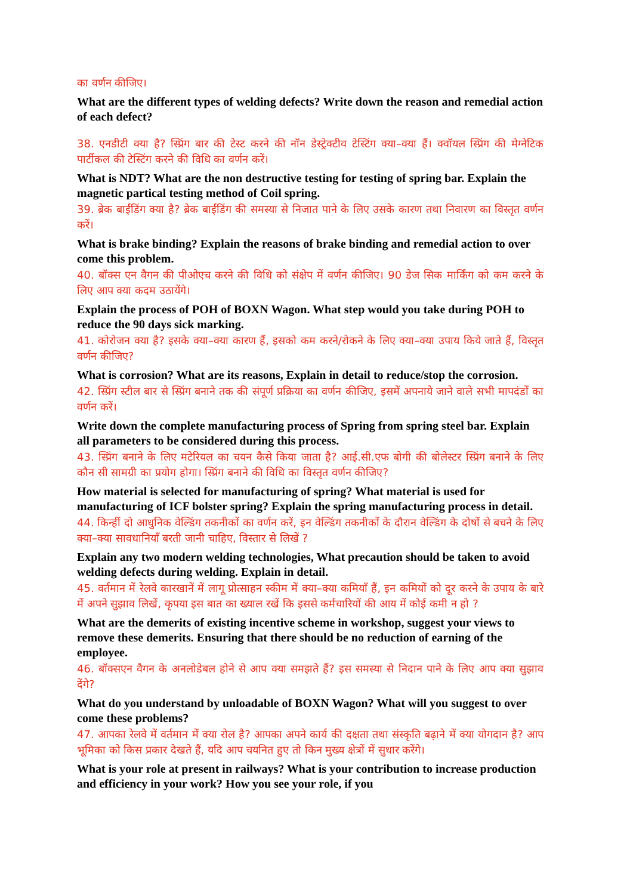का वर्णन कीजिए।
What are the different types of welding defects? Write down the reason and remedial action of each defect?
38. एनडीटी क्या है? स्प्रिंग बार की टेस्ट करने की नॉन डेस्ट्रेक्टीव टेस्टिंग क्या–क्या हैं। क्वॉयल स्प्रिंग की मेग्नेटिक पार्टीकल की टेस्टिंग करने की विधि का वर्णन करें।
What is NDT? What are the non destructive testing for testing of spring bar. Explain the magnetic partical testing method of Coil spring.
39. ब्रेक बाईंडिंग क्या है? ब्रेक बाईंडिंग की समस्या से निजात पाने के लिए उसके कारण तथा निवारण का विस्तृत वर्णन करें।
What is brake binding? Explain the reasons of brake binding and remedial action to over come this problem.
40. बॉक्स एन वैगन की पीओएच करने की विधि को संक्षेप में वर्णन कीजिए। 90 डेज सिक मार्किंग को कम करने के लिए आप क्या कदम उठायेंगे।
Explain the process of POH of BOXN Wagon. What step would you take during POH to reduce the 90 days sick marking.
41. कोरोजन क्या है? इसके क्या–क्या कारण हैं, इसको कम करने/रोकने के लिए क्या–क्या उपाय किये जाते हैं, विस्तृत वर्णन कीजिए?
What is corrosion? What are its reasons, Explain in detail to reduce/stop the corrosion.
42. स्प्रिंग स्टील बार से स्प्रिंग बनाने तक की संपूर्ण प्रक्रिया का वर्णन कीजिए, इसमें अपनाये जाने वाले सभी मापदंडों का वर्णन करें।
Write down the complete manufacturing process of Spring from spring steel bar. Explain all parameters to be considered during this process.
43. स्प्रिंग बनाने के लिए मटेरियल का चयन कैसे किया जाता है? आई.सी.एफ बोगी की बोलेस्टर स्प्रिंग बनाने के लिए कौन सी सामग्री का प्रयोग होगा। स्प्रिंग बनाने की विधि का विस्तृत वर्णन कीजिए?
How material is selected for manufacturing of spring? What material is used for manufacturing of ICF bolster spring? Explain the spring manufacturing process in detail.
44. किन्हीं दो आधुनिक वेल्डिंग तकनीकों का वर्णन करें, इन वेल्डिंग तकनीकों के दौरान वेल्डिंग के दोषों से बचने के लिए क्या–क्या सावधानियाँ बरती जानी चाहिए, विस्तार से लिखें ?
Explain any two modern welding technologies, What precaution should be taken to avoid welding defects during welding. Explain in detail.
45. वर्तमान में रेलवे कारखानें में लागू प्रोत्साहन स्कीम में क्या–क्या कमियाँ हैं, इन कमियों को दूर करने के उपाय के बारे में अपने सुझाव लिखें, कृपया इस बात का ख्याल रखें कि इससे कर्मचारियों की आय में कोई कमी न हो ?
What are the demerits of existing incentive scheme in workshop, suggest your views to remove these demerits. Ensuring that there should be no reduction of earning of the employee.
46. बॉक्सएन वैगन के अनलोडेबल होने से आप क्या समझते हैं? इस समस्या से निदान पाने के लिए आप क्या सुझाव देंगे?
What do you understand by unloadable of BOXN Wagon? What will you suggest to over come these problems?
47. आपका रेलवे में वर्तमान में क्या रोल है? आपका अपने कार्य की दक्षता तथा संस्कृति बढ़ाने में क्या योगदान है? आप भूमिका को किस प्रकार देखते हैं, यदि आप चयनित हुए तो किन मुख्य क्षेत्रों में सुधार करेंगे।
What is your role at present in railways? What is your contribution to increase production and efficiency in your work? How you see your role, if you